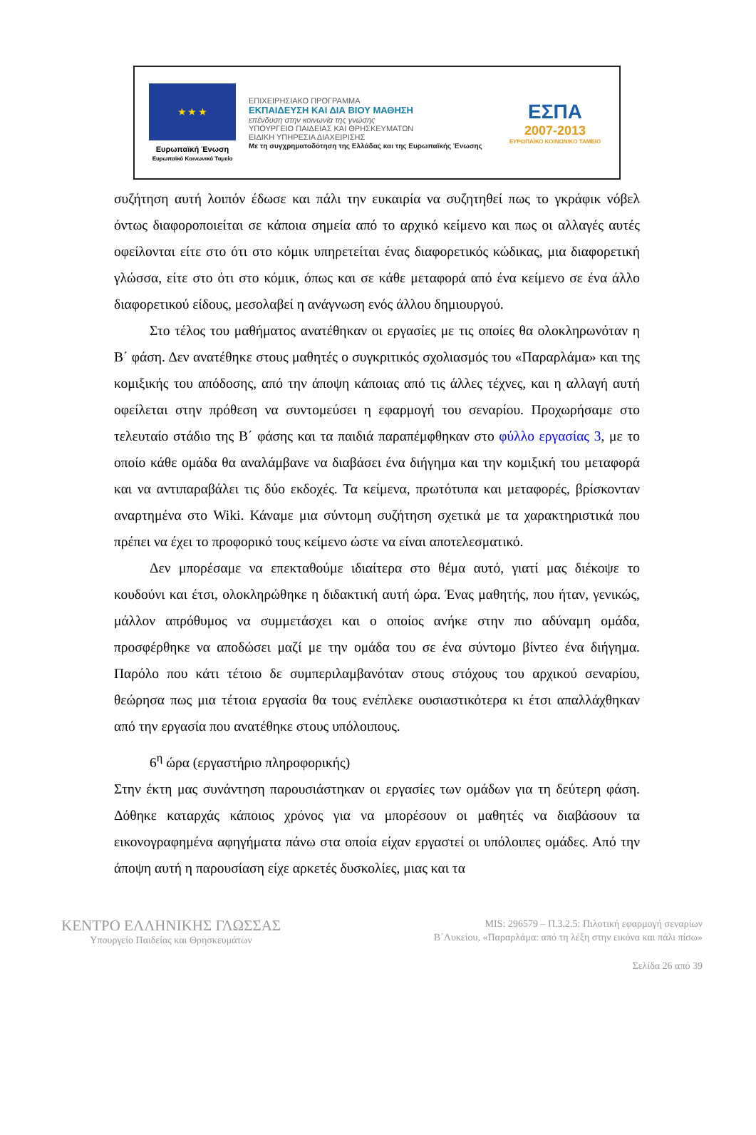★ ★ ★
Ευρωπαϊκή Ένωση
Ευρωπαϊκό Κοινωνικό Ταμείο
ΕΠΙΧΕΙΡΗΣΙΑΚΟ ΠΡΟΓΡΑΜΜΑ
ΕΚΠΑΙΔΕΥΣΗ ΚΑΙ ΔΙΑ ΒΙΟΥ ΜΑΘΗΣΗ
επένδυση στην κοινωνία της γνώσης
ΥΠΟΥΡΓΕΙΟ ΠΑΙΔΕΙΑΣ ΚΑΙ ΘΡΗΣΚΕΥΜΑΤΩΝ
ΕΙΔΙΚΗ ΥΠΗΡΕΣΙΑ ΔΙΑΧΕΙΡΙΣΗΣ
Με τη συγχρηματοδότηση της Ελλάδας και της Ευρωπαϊκής Ένωσης
ΕΣΠΑ
2007-2013
ΕΥΡΩΠΑΪΚΟ ΚΟΙΝΩΝΙΚΟ ΤΑΜΕΙΟ
συζήτηση αυτή λοιπόν έδωσε και πάλι την ευκαιρία να συζητηθεί πως το γκράφικ νόβελ όντως διαφοροποιείται σε κάποια σημεία από το αρχικό κείμενο και πως οι αλλαγές αυτές οφείλονται είτε στο ότι στο κόμικ υπηρετείται ένας διαφορετικός κώδικας, μια διαφορετική γλώσσα, είτε στο ότι στο κόμικ, όπως και σε κάθε μεταφορά από ένα κείμενο σε ένα άλλο διαφορετικού είδους, μεσολαβεί η ανάγνωση ενός άλλου δημιουργού.
Στο τέλος του μαθήματος ανατέθηκαν οι εργασίες με τις οποίες θα ολοκληρωνόταν η Β΄ φάση. Δεν ανατέθηκε στους μαθητές ο συγκριτικός σχολιασμός του «Παραρλάμα» και της κομιξικής του απόδοσης, από την άποψη κάποιας από τις άλλες τέχνες, και η αλλαγή αυτή οφείλεται στην πρόθεση να συντομεύσει η εφαρμογή του σεναρίου. Προχωρήσαμε στο τελευταίο στάδιο της Β΄ φάσης και τα παιδιά παραπέμφθηκαν στο φύλλο εργασίας 3, με το οποίο κάθε ομάδα θα αναλάμβανε να διαβάσει ένα διήγημα και την κομιξική του μεταφορά και να αντιπαραβάλει τις δύο εκδοχές. Τα κείμενα, πρωτότυπα και μεταφορές, βρίσκονταν αναρτημένα στο Wiki. Κάναμε μια σύντομη συζήτηση σχετικά με τα χαρακτηριστικά που πρέπει να έχει το προφορικό τους κείμενο ώστε να είναι αποτελεσματικό.
Δεν μπορέσαμε να επεκταθούμε ιδιαίτερα στο θέμα αυτό, γιατί μας διέκοψε το κουδούνι και έτσι, ολοκληρώθηκε η διδακτική αυτή ώρα. Ένας μαθητής, που ήταν, γενικώς, μάλλον απρόθυμος να συμμετάσχει και ο οποίος ανήκε στην πιο αδύναμη ομάδα, προσφέρθηκε να αποδώσει μαζί με την ομάδα του σε ένα σύντομο βίντεο ένα διήγημα. Παρόλο που κάτι τέτοιο δε συμπεριλαμβανόταν στους στόχους του αρχικού σεναρίου, θεώρησα πως μια τέτοια εργασία θα τους ενέπλεκε ουσιαστικότερα κι έτσι απαλλάχθηκαν από την εργασία που ανατέθηκε στους υπόλοιπους.
6<sup>η</sup> ώρα (εργαστήριο πληροφορικής)
Στην έκτη μας συνάντηση παρουσιάστηκαν οι εργασίες των ομάδων για τη δεύτερη φάση. Δόθηκε καταρχάς κάποιος χρόνος για να μπορέσουν οι μαθητές να διαβάσουν τα εικονογραφημένα αφηγήματα πάνω στα οποία είχαν εργαστεί οι υπόλοιπες ομάδες. Από την άποψη αυτή η παρουσίαση είχε αρκετές δυσκολίες, μιας και τα
ΚΕΝΤΡΟ ΕΛΛΗΝΙΚΗΣ ΓΛΩΣΣΑΣ
Υπουργείο Παιδείας και Θρησκευμάτων
MIS: 296579 – Π.3.2.5: Πιλοτική εφαρμογή σεναρίων
Β΄Λυκείου, «Παραρλάμα: από τη λέξη στην εικόνα και πάλι πίσω»
Σελίδα 26 από 39